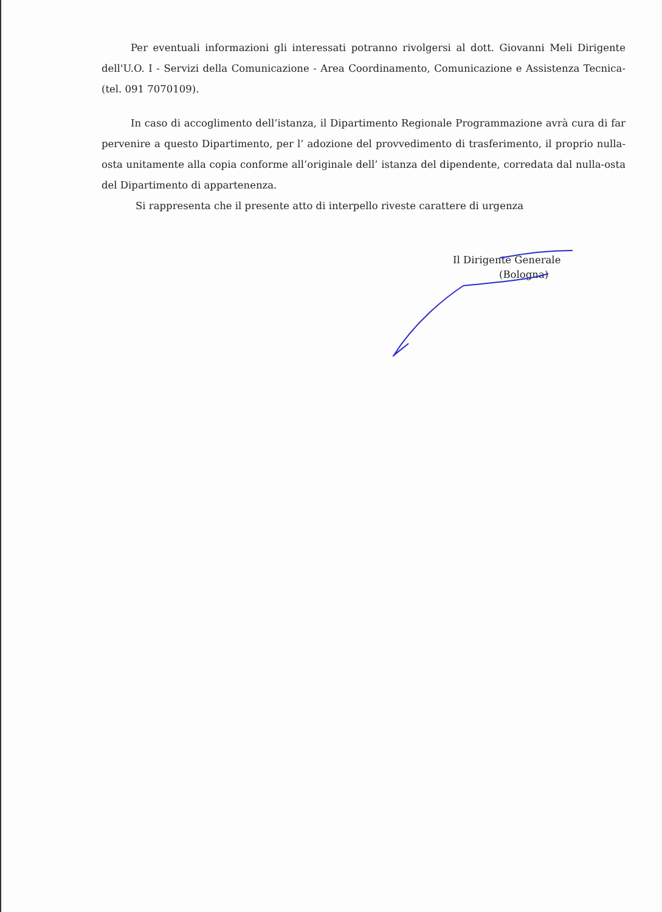Per eventuali informazioni gli interessati potranno rivolgersi al dott. Giovanni Meli Dirigente dell'U.O. I - Servizi della Comunicazione - Area Coordinamento, Comunicazione e Assistenza Tecnica- (tel. 091 7070109).
In caso di accoglimento dell’istanza, il Dipartimento Regionale Programmazione avrà cura di far pervenire a questo Dipartimento, per l’ adozione del provvedimento di trasferimento, il proprio nulla-osta unitamente alla copia conforme all’originale dell’ istanza del dipendente, corredata dal nulla-osta del Dipartimento di appartenenza.
Si rappresenta che il presente atto di interpello riveste carattere di urgenza
Il Dirigente Generale
(Bologna)